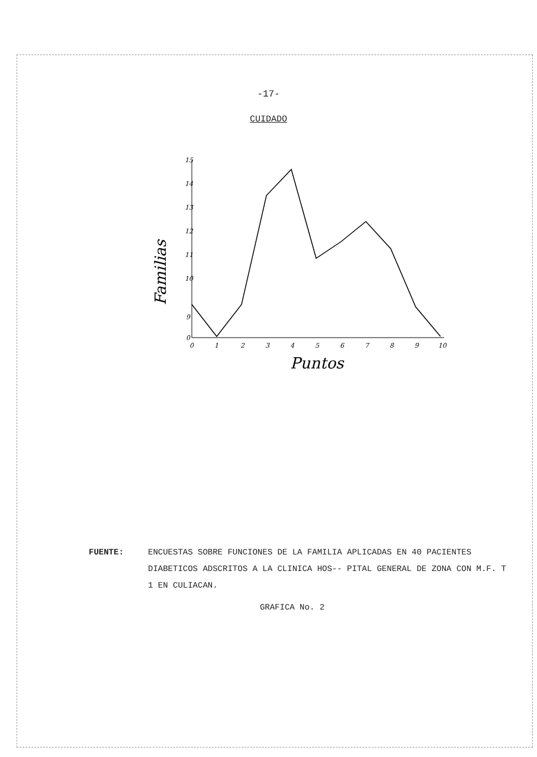-17-
CUIDADO
15
14
13
12
11
10
9
0
0
1
2
3
4
5
6
7
8
9
10
Puntos
Familias
FUENTE:
ENCUESTAS SOBRE FUNCIONES DE LA FAMILIA APLICADAS EN 40 PACIENTES DIABETICOS ADSCRITOS A LA CLINICA HOS-- PITAL GENERAL DE ZONA CON M.F. T 1 EN CULIACAN.
GRAFICA No. 2